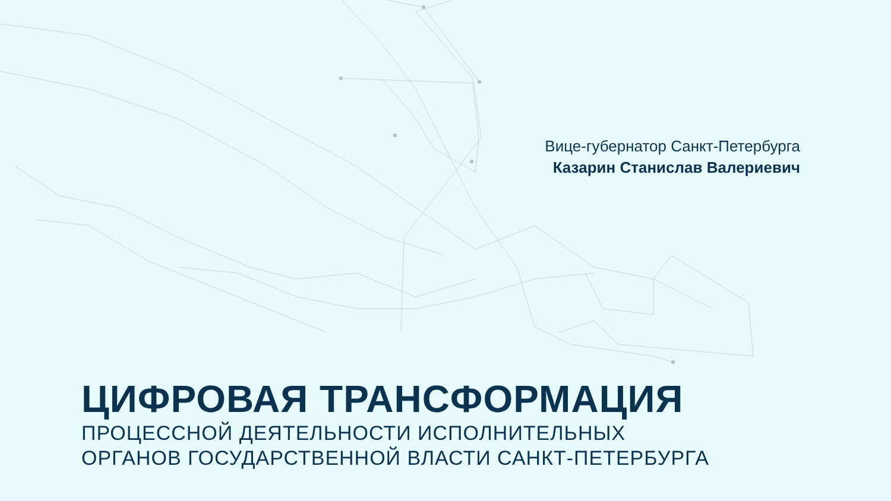Вице-губернатор Санкт-Петербурга
Казарин Станислав Валериевич
ЦИФРОВАЯ ТРАНСФОРМАЦИЯ
ПРОЦЕССНОЙ ДЕЯТЕЛЬНОСТИ ИСПОЛНИТЕЛЬНЫХ
ОРГАНОВ ГОСУДАРСТВЕННОЙ ВЛАСТИ САНКТ-ПЕТЕРБУРГА